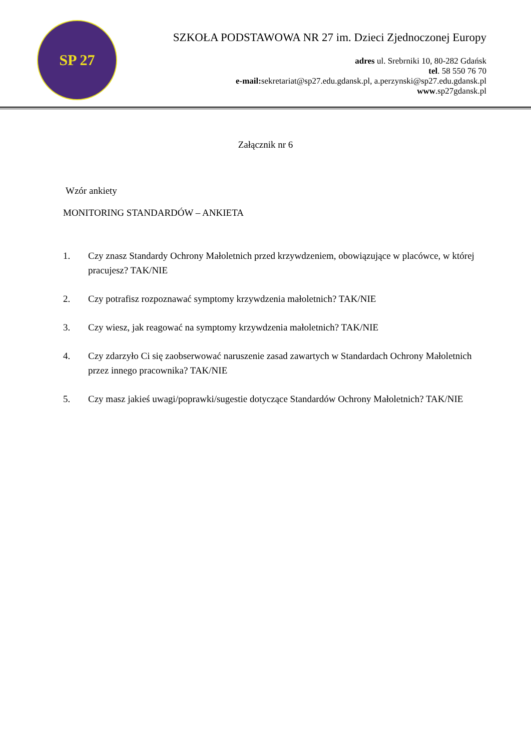SP 27
SZKOŁA PODSTAWOWA NR 27 im. Dzieci Zjednoczonej Europy
adres ul. Srebrniki 10, 80-282 Gdańsk
tel. 58 550 76 70
e-mail: sekretariat@sp27.edu.gdansk.pl, a.perzynski@sp27.edu.gdansk.pl
www.sp27gdansk.pl
Załącznik nr 6
Wzór ankiety
MONITORING STANDARDÓW – ANKIETA
1. Czy znasz Standardy Ochrony Małoletnich przed krzywdzeniem, obowiązujące w placówce, w której pracujesz? TAK/NIE
2. Czy potrafisz rozpoznawać symptomy krzywdzenia małoletnich? TAK/NIE
3. Czy wiesz, jak reagować na symptomy krzywdzenia małoletnich? TAK/NIE
4. Czy zdarzyło Ci się zaobserwować naruszenie zasad zawartych w Standardach Ochrony Małoletnich przez innego pracownika? TAK/NIE
5. Czy masz jakieś uwagi/poprawki/sugestie dotyczące Standardów Ochrony Małoletnich? TAK/NIE